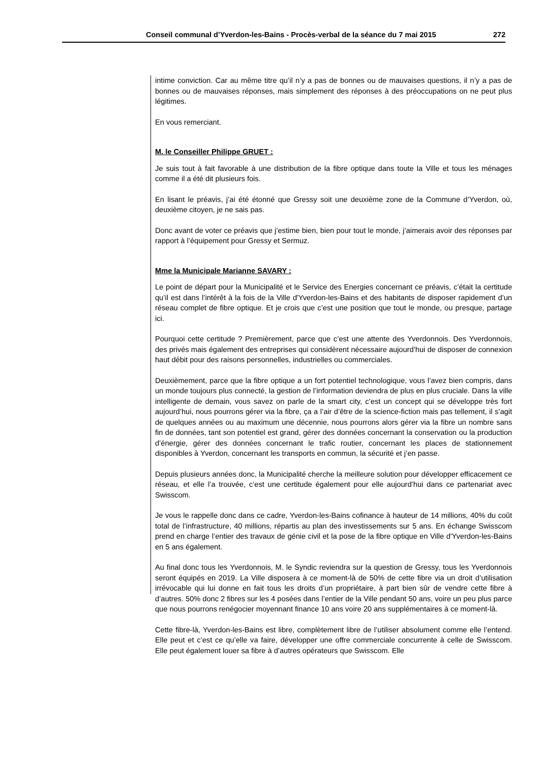Conseil communal d’Yverdon-les-Bains - Procès-verbal de la séance du 7 mai 2015 272
intime conviction. Car au même titre qu’il n’y a pas de bonnes ou de mauvaises questions, il n’y a pas de bonnes ou de mauvaises réponses, mais simplement des réponses à des préoccupations on ne peut plus légitimes.
En vous remerciant.
M. le Conseiller Philippe GRUET :
Je suis tout à fait favorable à une distribution de la fibre optique dans toute la Ville et tous les ménages comme il a été dit plusieurs fois.
En lisant le préavis, j’ai été étonné que Gressy soit une deuxième zone de la Commune d’Yverdon, où, deuxième citoyen, je ne sais pas.
Donc avant de voter ce préavis que j’estime bien, bien pour tout le monde, j’aimerais avoir des réponses par rapport à l’équipement pour Gressy et Sermuz.
Mme la Municipale Marianne SAVARY :
Le point de départ pour la Municipalité et le Service des Energies concernant ce préavis, c’était la certitude qu’il est dans l’intérêt à la fois de la Ville d'Yverdon-les-Bains et des habitants de disposer rapidement d’un réseau complet de fibre optique. Et je crois que c’est une position que tout le monde, ou presque, partage ici.
Pourquoi cette certitude ? Premièrement, parce que c’est une attente des Yverdonnois. Des Yverdonnois, des privés mais également des entreprises qui considèrent nécessaire aujourd’hui de disposer de connexion haut débit pour des raisons personnelles, industrielles ou commerciales.
Deuxièmement, parce que la fibre optique a un fort potentiel technologique, vous l’avez bien compris, dans un monde toujours plus connecté, la gestion de l’information deviendra de plus en plus cruciale. Dans la ville intelligente de demain, vous savez on parle de la smart city, c’est un concept qui se développe très fort aujourd’hui, nous pourrons gérer via la fibre, ça a l’air d’être de la science-fiction mais pas tellement, il s’agit de quelques années ou au maximum une décennie, nous pourrons alors gérer via la fibre un nombre sans fin de données, tant son potentiel est grand, gérer des données concernant la conservation ou la production d’énergie, gérer des données concernant le trafic routier, concernant les places de stationnement disponibles à Yverdon, concernant les transports en commun, la sécurité et j’en passe.
Depuis plusieurs années donc, la Municipalité cherche la meilleure solution pour développer efficacement ce réseau, et elle l’a trouvée, c’est une certitude également pour elle aujourd’hui dans ce partenariat avec Swisscom.
Je vous le rappelle donc dans ce cadre, Yverdon-les-Bains cofinance à hauteur de 14 millions, 40% du coût total de l’infrastructure, 40 millions, répartis au plan des investissements sur 5 ans. En échange Swisscom prend en charge l’entier des travaux de génie civil et la pose de la fibre optique en Ville d'Yverdon-les-Bains en 5 ans également.
Au final donc tous les Yverdonnois, M. le Syndic reviendra sur la question de Gressy, tous les Yverdonnois seront équipés en 2019. La Ville disposera à ce moment-là de 50% de cette fibre via un droit d’utilisation irrévocable qui lui donne en fait tous les droits d’un propriétaire, à part bien sûr de vendre cette fibre à d’autres. 50% donc 2 fibres sur les 4 posées dans l’entier de la Ville pendant 50 ans, voire un peu plus parce que nous pourrons renégocier moyennant finance 10 ans voire 20 ans supplémentaires à ce moment-là.
Cette fibre-là, Yverdon-les-Bains est libre, complètement libre de l’utiliser absolument comme elle l’entend. Elle peut et c’est ce qu’elle va faire, développer une offre commerciale concurrente à celle de Swisscom. Elle peut également louer sa fibre à d’autres opérateurs que Swisscom. Elle